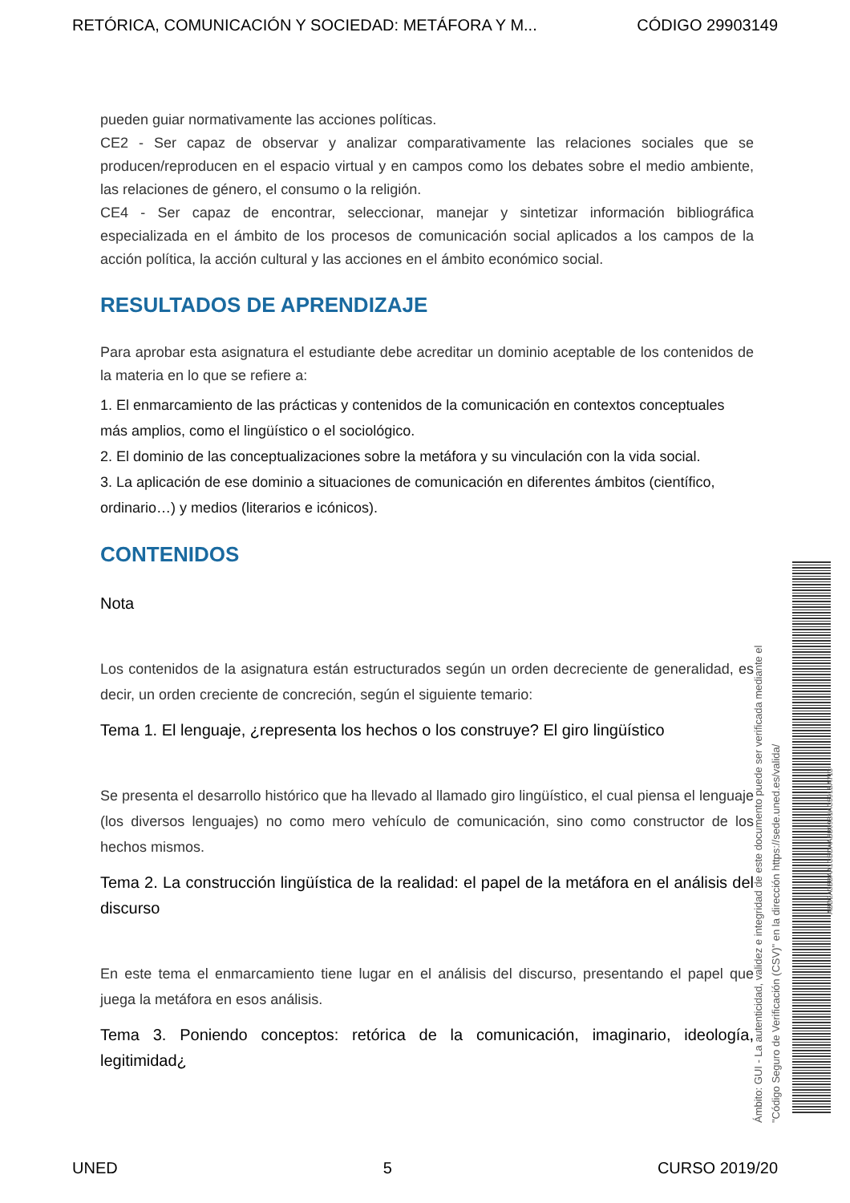RETÓRICA, COMUNICACIÓN Y SOCIEDAD: METÁFORA Y M... CÓDIGO 29903149
pueden guiar normativamente las acciones políticas.
CE2 - Ser capaz de observar y analizar comparativamente las relaciones sociales que se producen/reproducen en el espacio virtual y en campos como los debates sobre el medio ambiente, las relaciones de género, el consumo o la religión.
CE4 - Ser capaz de encontrar, seleccionar, manejar y sintetizar información bibliográfica especializada en el ámbito de los procesos de comunicación social aplicados a los campos de la acción política, la acción cultural y las acciones en el ámbito económico social.
RESULTADOS DE APRENDIZAJE
Para aprobar esta asignatura el estudiante debe acreditar un dominio aceptable de los contenidos de la materia en lo que se refiere a:
1. El enmarcamiento de las prácticas y contenidos de la comunicación en contextos conceptuales más amplios, como el lingüístico o el sociológico.
2. El dominio de las conceptualizaciones sobre la metáfora y su vinculación con la vida social.
3. La aplicación de ese dominio a situaciones de comunicación en diferentes ámbitos (científico, ordinario…) y medios (literarios e icónicos).
CONTENIDOS
Nota
Los contenidos de la asignatura están estructurados según un orden decreciente de generalidad, es decir, un orden creciente de concreción, según el siguiente temario:
Tema 1. El lenguaje, ¿representa los hechos o los construye? El giro lingüístico
Se presenta el desarrollo histórico que ha llevado al llamado giro lingüístico, el cual piensa el lenguaje (los diversos lenguajes) no como mero vehículo de comunicación, sino como constructor de los hechos mismos.
Tema 2. La construcción lingüística de la realidad: el papel de la metáfora en el análisis del discurso
En este tema el enmarcamiento tiene lugar en el análisis del discurso, presentando el papel que juega la metáfora en esos análisis.
Tema 3. Poniendo conceptos: retórica de la comunicación, imaginario, ideología, legitimidad¿
Ámbito: GUI - La autenticidad, validez e integridad de este documento puede ser verificada mediante el
"Código Seguro de Verificación (CSV)" en la dirección https://sede.uned.es/valida/
ABD2A3BBAA1CBDAABB09B1AC591BA713
UNED 5 CURSO 2019/20